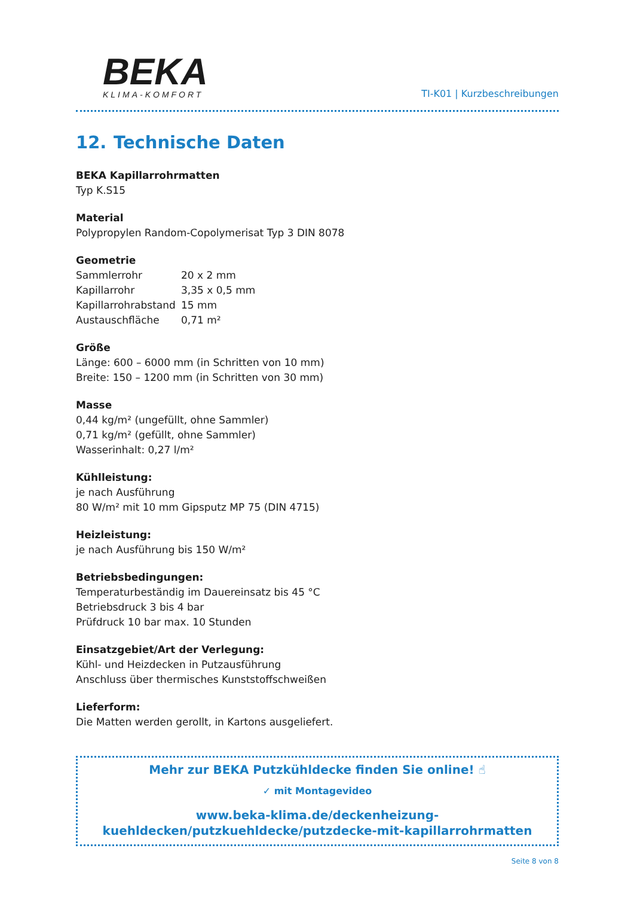BEKA
KLIMA-KOMFORT
TI-K01 | Kurzbeschreibungen
12. Technische Daten
BEKA Kapillarrohrmatten
Typ K.S15
Material
Polypropylen Random-Copolymerisat Typ 3 DIN 8078
Geometrie
| Sammlerrohr | 20 x 2 mm |
| Kapillarrohr | 3,35 x 0,5 mm |
| Kapillarrohrabstand | 15 mm |
| Austauschfläche | 0,71 m² |
Größe
Länge: 600 – 6000 mm (in Schritten von 10 mm)
Breite: 150 – 1200 mm (in Schritten von 30 mm)
Masse
0,44 kg/m² (ungefüllt, ohne Sammler)
0,71 kg/m² (gefüllt, ohne Sammler)
Wasserinhalt: 0,27 l/m²
Kühlleistung:
je nach Ausführung
80 W/m² mit 10 mm Gipsputz MP 75 (DIN 4715)
Heizleistung:
je nach Ausführung bis 150 W/m²
Betriebsbedingungen:
Temperaturbeständig im Dauereinsatz bis 45 °C
Betriebsdruck 3 bis 4 bar
Prüfdruck 10 bar max. 10 Stunden
Einsatzgebiet/Art der Verlegung:
Kühl- und Heizdecken in Putzausführung
Anschluss über thermisches Kunststoffschweißen
Lieferform:
Die Matten werden gerollt, in Kartons ausgeliefert.
Mehr zur BEKA Putzkühldecke finden Sie online! ☝
✓ mit Montagevideo
www.beka-klima.de/deckenheizung-kuehldecken/putzkuehldecke/putzdecke-mit-kapillarrohrmatten
Seite 8 von 8